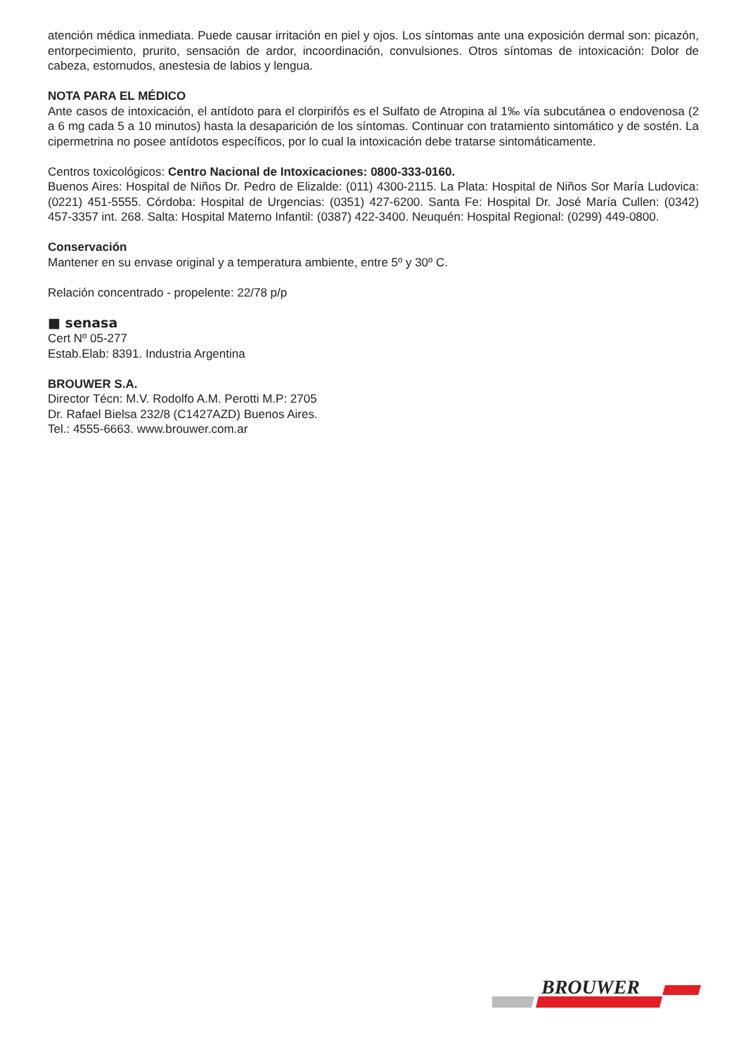atención médica inmediata. Puede causar irritación en piel y ojos. Los síntomas ante una exposición dermal son: picazón, entorpecimiento, prurito, sensación de ardor, incoordinación, convulsiones. Otros síntomas de intoxicación: Dolor de cabeza, estornudos, anestesia de labios y lengua.
NOTA PARA EL MÉDICO
Ante casos de intoxicación, el antídoto para el clorpirifós es el Sulfato de Atropina al 1‰ vía subcutánea o endovenosa (2 a 6 mg cada 5 a 10 minutos) hasta la desaparición de los síntomas. Continuar con tratamiento sintomático y de sostén. La cipermetrina no posee antídotos específicos, por lo cual la intoxicación debe tratarse sintomáticamente.
Centros toxicológicos: Centro Nacional de Intoxicaciones: 0800-333-0160.
Buenos Aires: Hospital de Niños Dr. Pedro de Elizalde: (011) 4300-2115. La Plata: Hospital de Niños Sor María Ludovica: (0221) 451-5555. Córdoba: Hospital de Urgencias: (0351) 427-6200. Santa Fe: Hospital Dr. José María Cullen: (0342) 457-3357 int. 268. Salta: Hospital Materno Infantil: (0387) 422-3400. Neuquén: Hospital Regional: (0299) 449-0800.
Conservación
Mantener en su envase original y a temperatura ambiente, entre 5º y 30º C.
Relación concentrado - propelente: 22/78 p/p
■ senasa
Cert Nº 05-277
Estab.Elab: 8391. Industria Argentina
BROUWER S.A.
Director Técn: M.V. Rodolfo A.M. Perotti M.P: 2705
Dr. Rafael Bielsa 232/8 (C1427AZD) Buenos Aires.
Tel.: 4555-6663. www.brouwer.com.ar
BROUWER